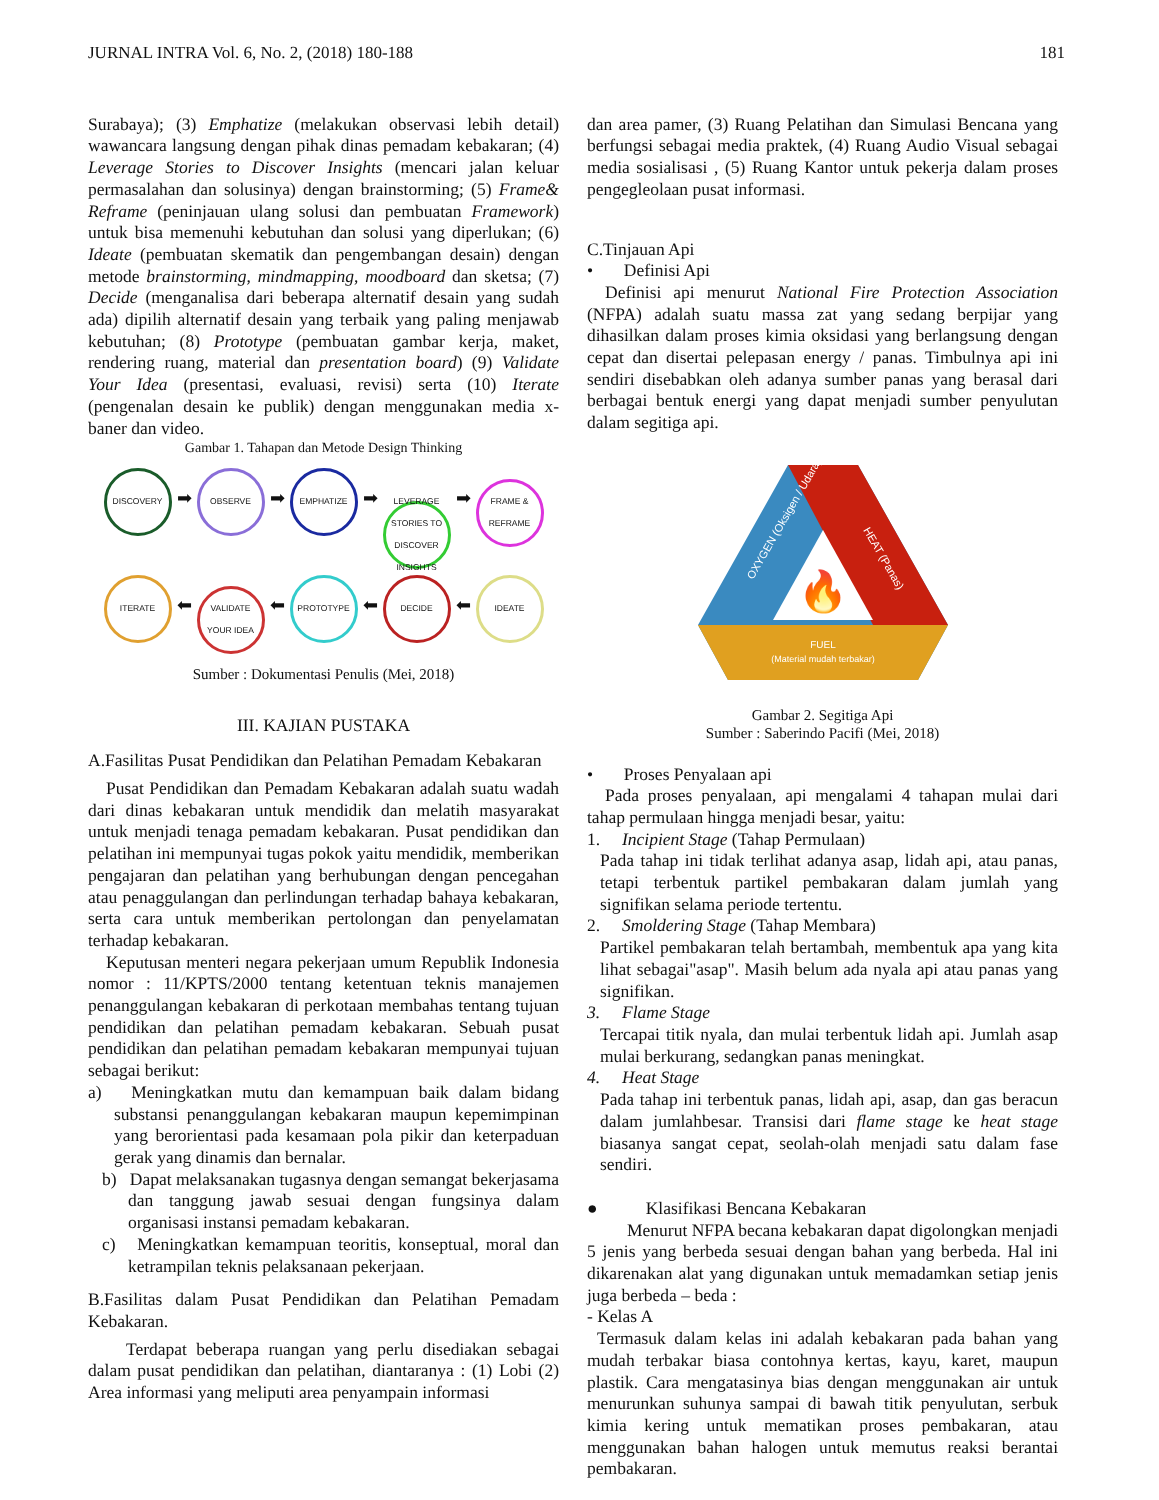JURNAL INTRA Vol. 6, No. 2, (2018) 180-188 181
Surabaya); (3) Emphatize (melakukan observasi lebih detail) wawancara langsung dengan pihak dinas pemadam kebakaran; (4) Leverage Stories to Discover Insights (mencari jalan keluar permasalahan dan solusinya) dengan brainstorming; (5) Frame& Reframe (peninjauan ulang solusi dan pembuatan Framework) untuk bisa memenuhi kebutuhan dan solusi yang diperlukan; (6) Ideate (pembuatan skematik dan pengembangan desain) dengan metode brainstorming, mindmapping, moodboard dan sketsa; (7) Decide (menganalisa dari beberapa alternatif desain yang sudah ada) dipilih alternatif desain yang terbaik yang paling menjawab kebutuhan; (8) Prototype (pembuatan gambar kerja, maket, rendering ruang, material dan presentation board) (9) Validate Your Idea (presentasi, evaluasi, revisi) serta (10) Iterate (pengenalan desain ke publik) dengan menggunakan media x- baner dan video.
Gambar 1. Tahapan dan Metode Design Thinking
DISCOVERY ➡ OBSERVE ➡ EMPHATIZE ➡ LEVERAGE STORIES TO DISCOVER INSIGHTS ➡ FRAME & REFRAME
ITERATE ⬅ VALIDATE YOUR IDEA ⬅ PROTOTYPE ⬅ DECIDE ⬅ IDEATE
Sumber : Dokumentasi Penulis (Mei, 2018)
III. KAJIAN PUSTAKA
A.Fasilitas Pusat Pendidikan dan Pelatihan Pemadam Kebakaran
Pusat Pendidikan dan Pemadam Kebakaran adalah suatu wadah dari dinas kebakaran untuk mendidik dan melatih masyarakat untuk menjadi tenaga pemadam kebakaran. Pusat pendidikan dan pelatihan ini mempunyai tugas pokok yaitu mendidik, memberikan pengajaran dan pelatihan yang berhubungan dengan pencegahan atau penaggulangan dan perlindungan terhadap bahaya kebakaran, serta cara untuk memberikan pertolongan dan penyelamatan terhadap kebakaran.
Keputusan menteri negara pekerjaan umum Republik Indonesia nomor : 11/KPTS/2000 tentang ketentuan teknis manajemen penanggulangan kebakaran di perkotaan membahas tentang tujuan pendidikan dan pelatihan pemadam kebakaran. Sebuah pusat pendidikan dan pelatihan pemadam kebakaran mempunyai tujuan sebagai berikut:
a) Meningkatkan mutu dan kemampuan baik dalam bidang substansi penanggulangan kebakaran maupun kepemimpinan yang berorientasi pada kesamaan pola pikir dan keterpaduan gerak yang dinamis dan bernalar.
b) Dapat melaksanakan tugasnya dengan semangat bekerjasama dan tanggung jawab sesuai dengan fungsinya dalam organisasi instansi pemadam kebakaran.
c) Meningkatkan kemampuan teoritis, konseptual, moral dan ketrampilan teknis pelaksanaan pekerjaan.
B.Fasilitas dalam Pusat Pendidikan dan Pelatihan Pemadam Kebakaran.
Terdapat beberapa ruangan yang perlu disediakan sebagai dalam pusat pendidikan dan pelatihan, diantaranya : (1) Lobi (2) Area informasi yang meliputi area penyampain informasi
dan area pamer, (3) Ruang Pelatihan dan Simulasi Bencana yang berfungsi sebagai media praktek, (4) Ruang Audio Visual sebagai media sosialisasi , (5) Ruang Kantor untuk pekerja dalam proses pengegleolaan pusat informasi.
C.Tinjauan Api
• Definisi Api
Definisi api menurut National Fire Protection Association (NFPA) adalah suatu massa zat yang sedang berpijar yang dihasilkan dalam proses kimia oksidasi yang berlangsung dengan cepat dan disertai pelepasan energy / panas. Timbulnya api ini sendiri disebabkan oleh adanya sumber panas yang berasal dari berbagai bentuk energi yang dapat menjadi sumber penyulutan dalam segitiga api.
FUEL
(Material mudah terbakar)
OXYGEN (Oksigen / Udara)
HEAT (Panas)
🔥
Gambar 2. Segitiga Api
Sumber : Saberindo Pacifi (Mei, 2018)
• Proses Penyalaan api
Pada proses penyalaan, api mengalami 4 tahapan mulai dari tahap permulaan hingga menjadi besar, yaitu:
1. Incipient Stage (Tahap Permulaan)
Pada tahap ini tidak terlihat adanya asap, lidah api, atau panas, tetapi terbentuk partikel pembakaran dalam jumlah yang signifikan selama periode tertentu.
2. Smoldering Stage (Tahap Membara)
Partikel pembakaran telah bertambah, membentuk apa yang kita lihat sebagai"asap". Masih belum ada nyala api atau panas yang signifikan.
3. Flame Stage
Tercapai titik nyala, dan mulai terbentuk lidah api. Jumlah asap mulai berkurang, sedangkan panas meningkat.
4. Heat Stage
Pada tahap ini terbentuk panas, lidah api, asap, dan gas beracun dalam jumlahbesar. Transisi dari flame stage ke heat stage biasanya sangat cepat, seolah-olah menjadi satu dalam fase sendiri.
● Klasifikasi Bencana Kebakaran
Menurut NFPA becana kebakaran dapat digolongkan menjadi 5 jenis yang berbeda sesuai dengan bahan yang berbeda. Hal ini dikarenakan alat yang digunakan untuk memadamkan setiap jenis juga berbeda – beda :
- Kelas A
Termasuk dalam kelas ini adalah kebakaran pada bahan yang mudah terbakar biasa contohnya kertas, kayu, karet, maupun plastik. Cara mengatasinya bias dengan menggunakan air untuk menurunkan suhunya sampai di bawah titik penyulutan, serbuk kimia kering untuk mematikan proses pembakaran, atau menggunakan bahan halogen untuk memutus reaksi berantai pembakaran.